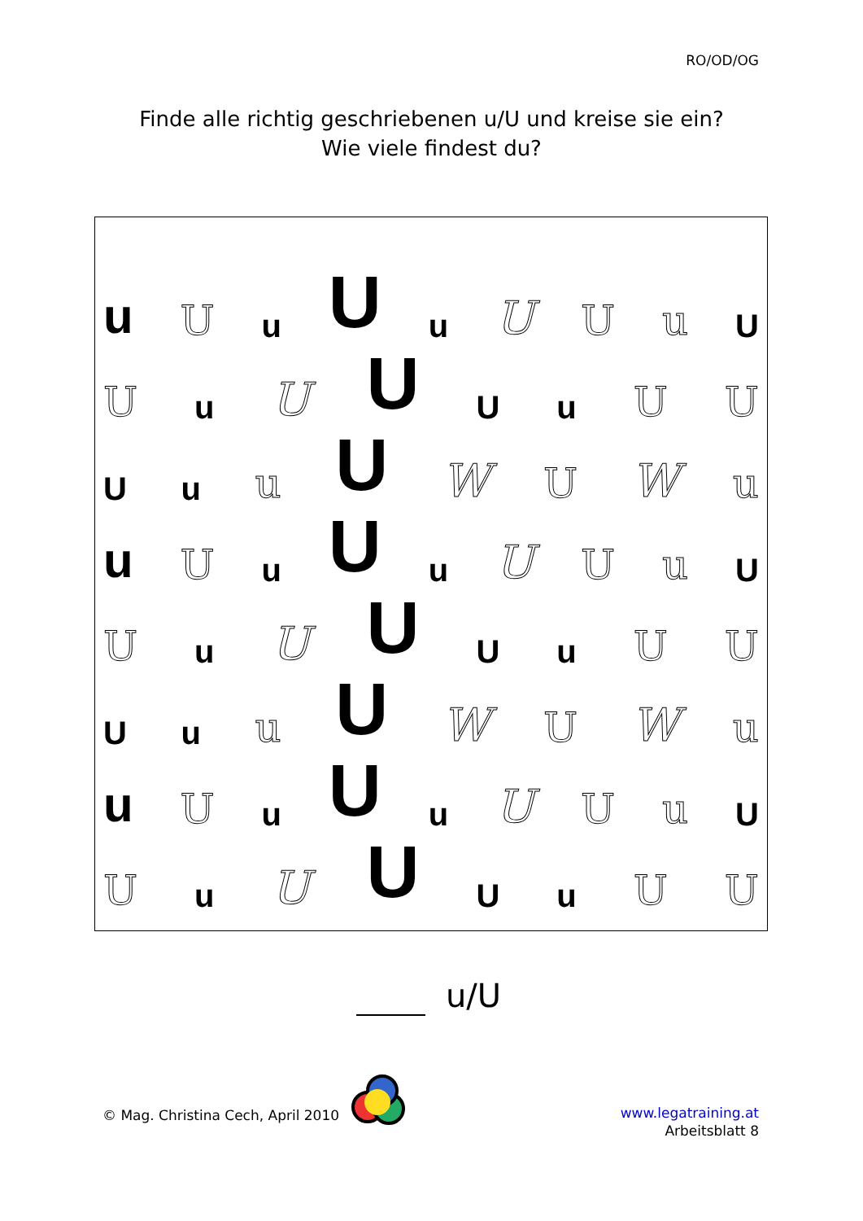RO/OD/OG
Finde alle richtig geschriebenen u/U und kreise sie ein?
Wie viele findest du?
u U u U u U U u U
Uu U U U u U U
Uu u U WUWu
u U u U u U U u U
Uu U U U u U U
Uu u U WUWu
u U u U u U U u U
Uu U U U u U U
u/U
© Mag. Christina Cech, April 2010
www.legatraining.at
Arbeitsblatt 8